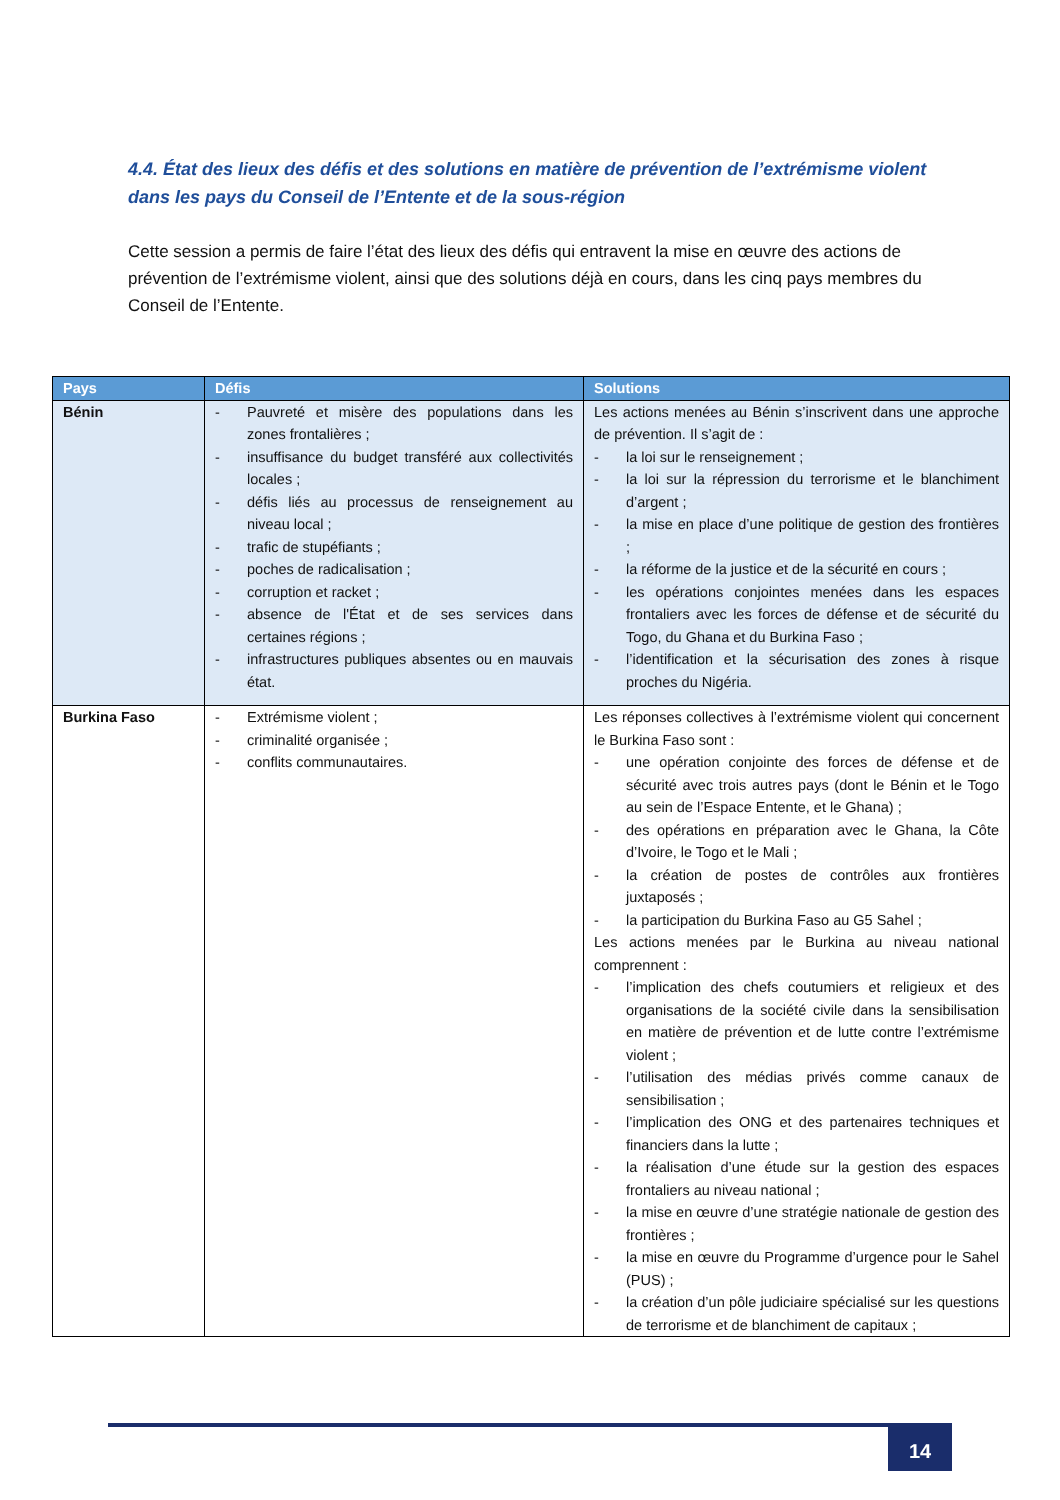4.4. État des lieux des défis et des solutions en matière de prévention de l’extrémisme violent dans les pays du Conseil de l’Entente et de la sous-région
Cette session a permis de faire l’état des lieux des défis qui entravent la mise en œuvre des actions de prévention de l’extrémisme violent, ainsi que des solutions déjà en cours, dans les cinq pays membres du Conseil de l’Entente.
| Pays | Défis | Solutions |
| --- | --- | --- |
| Bénin | - Pauvreté et misère des populations dans les zones frontalières ; - insuffisance du budget transféré aux collectivités locales ; - défis liés au processus de renseignement au niveau local ; - trafic de stupéfiants ; - poches de radicalisation ; - corruption et racket ; - absence de l'État et de ses services dans certaines régions ; - infrastructures publiques absentes ou en mauvais état. | Les actions menées au Bénin s’inscrivent dans une approche de prévention. Il s’agit de : - la loi sur le renseignement ; - la loi sur la répression du terrorisme et le blanchiment d’argent ; - la mise en place d’une politique de gestion des frontières ; - la réforme de la justice et de la sécurité en cours ; - les opérations conjointes menées dans les espaces frontaliers avec les forces de défense et de sécurité du Togo, du Ghana et du Burkina Faso ; - l’identification et la sécurisation des zones à risque proches du Nigéria. |
| Burkina Faso | - Extrémisme violent ; - criminalité organisée ; - conflits communautaires. | Les réponses collectives à l’extrémisme violent qui concernent le Burkina Faso sont : - une opération conjointe des forces de défense et de sécurité avec trois autres pays (dont le Bénin et le Togo au sein de l’Espace Entente, et le Ghana) ; - des opérations en préparation avec le Ghana, la Côte d’Ivoire, le Togo et le Mali ; - la création de postes de contrôles aux frontières juxtaposés ; - la participation du Burkina Faso au G5 Sahel ; Les actions menées par le Burkina au niveau national comprennent : - l’implication des chefs coutumiers et religieux et des organisations de la société civile dans la sensibilisation en matière de prévention et de lutte contre l’extrémisme violent ; - l’utilisation des médias privés comme canaux de sensibilisation ; - l’implication des ONG et des partenaires techniques et financiers dans la lutte ; - la réalisation d’une étude sur la gestion des espaces frontaliers au niveau national ; - la mise en œuvre d’une stratégie nationale de gestion des frontières ; - la mise en œuvre du Programme d’urgence pour le Sahel (PUS) ; - la création d’un pôle judiciaire spécialisé sur les questions de terrorisme et de blanchiment de capitaux ; |
14